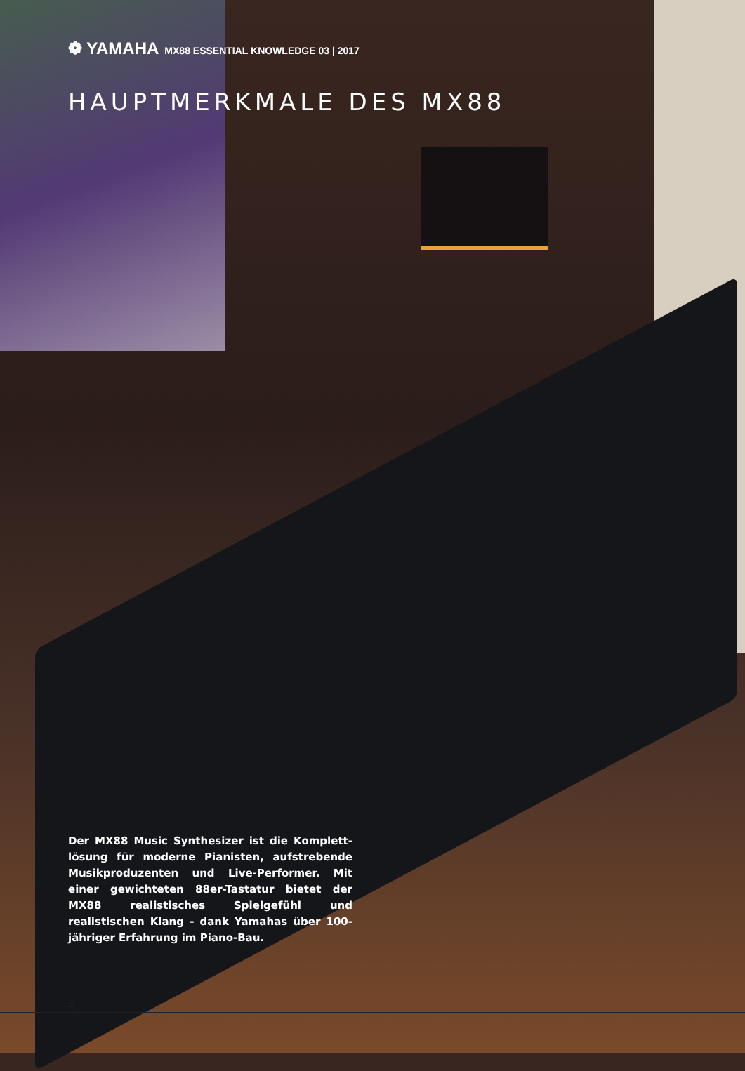❁ YAMAHA MX88 ESSENTIAL KNOWLEDGE 03 | 2017
HAUPTMERKMALE DES MX88
Der MX88 Music Synthesizer ist die Komplett­lösung für moderne Pianisten, aufstrebende Musikproduzenten und Live-Performer. Mit einer gewichteten 88er-Tastatur bietet der MX88 realistisches Spielgefühl und realistischen Klang - dank Yamahas über 100-jähriger Erfahrung im Piano-Bau.
4